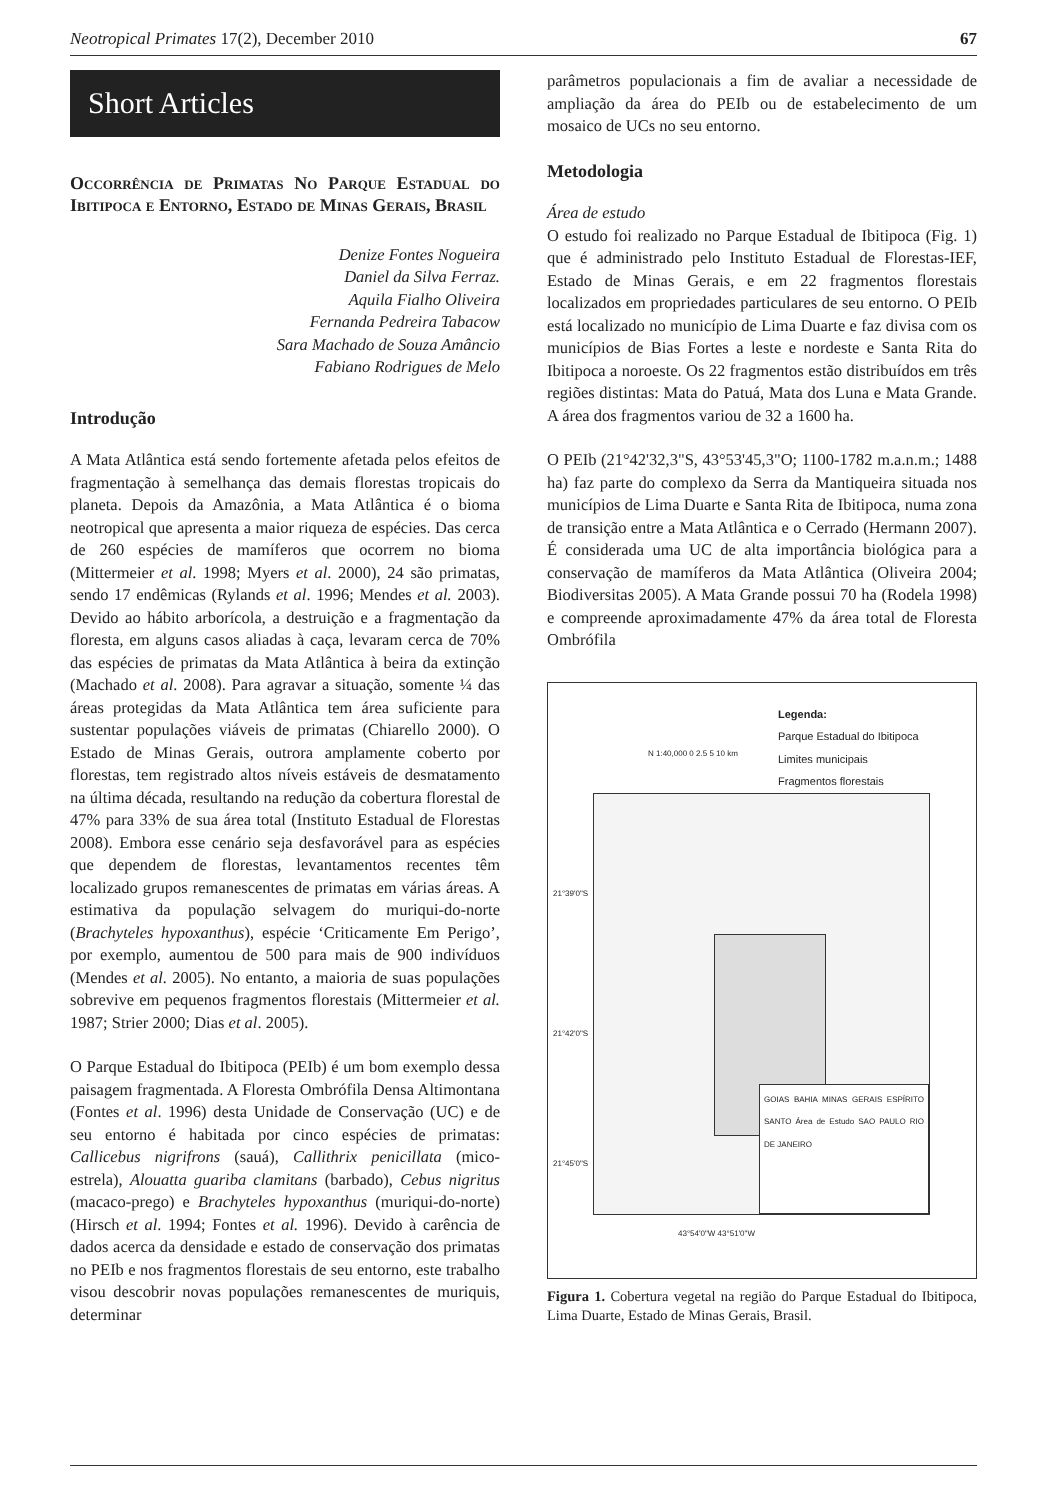Neotropical Primates 17(2), December 2010 67
Short Articles
Occorrência de Primatas No Parque Estadual do Ibitipoca e Entorno, Estado de Minas Gerais, Brasil
Denize Fontes Nogueira
Daniel da Silva Ferraz.
Aquila Fialho Oliveira
Fernanda Pedreira Tabacow
Sara Machado de Souza Amâncio
Fabiano Rodrigues de Melo
Introdução
A Mata Atlântica está sendo fortemente afetada pelos efeitos de fragmentação à semelhança das demais florestas tropicais do planeta. Depois da Amazônia, a Mata Atlântica é o bioma neotropical que apresenta a maior riqueza de espécies. Das cerca de 260 espécies de mamíferos que ocorrem no bioma (Mittermeier et al. 1998; Myers et al. 2000), 24 são primatas, sendo 17 endêmicas (Rylands et al. 1996; Mendes et al. 2003). Devido ao hábito arborícola, a destruição e a fragmentação da floresta, em alguns casos aliadas à caça, levaram cerca de 70% das espécies de primatas da Mata Atlântica à beira da extinção (Machado et al. 2008). Para agravar a situação, somente ¼ das áreas protegidas da Mata Atlântica tem área suficiente para sustentar populações viáveis de primatas (Chiarello 2000). O Estado de Minas Gerais, outrora amplamente coberto por florestas, tem registrado altos níveis estáveis de desmatamento na última década, resultando na redução da cobertura florestal de 47% para 33% de sua área total (Instituto Estadual de Florestas 2008). Embora esse cenário seja desfavorável para as espécies que dependem de florestas, levantamentos recentes têm localizado grupos remanescentes de primatas em várias áreas. A estimativa da população selvagem do muriqui-do-norte (Brachyteles hypoxanthus), espécie ‘Criticamente Em Perigo’, por exemplo, aumentou de 500 para mais de 900 indivíduos (Mendes et al. 2005). No entanto, a maioria de suas populações sobrevive em pequenos fragmentos florestais (Mittermeier et al. 1987; Strier 2000; Dias et al. 2005).
O Parque Estadual do Ibitipoca (PEIb) é um bom exemplo dessa paisagem fragmentada. A Floresta Ombrófila Densa Altimontana (Fontes et al. 1996) desta Unidade de Conservação (UC) e de seu entorno é habitada por cinco espécies de primatas: Callicebus nigrifrons (sauá), Callithrix penicillata (mico-estrela), Alouatta guariba clamitans (barbado), Cebus nigritus (macaco-prego) e Brachyteles hypoxanthus (muriqui-do-norte) (Hirsch et al. 1994; Fontes et al. 1996). Devido à carência de dados acerca da densidade e estado de conservação dos primatas no PEIb e nos fragmentos florestais de seu entorno, este trabalho visou descobrir novas populações remanescentes de muriquis, determinar
parâmetros populacionais a fim de avaliar a necessidade de ampliação da área do PEIb ou de estabelecimento de um mosaico de UCs no seu entorno.
Metodologia
Área de estudo
O estudo foi realizado no Parque Estadual de Ibitipoca (Fig. 1) que é administrado pelo Instituto Estadual de Florestas-IEF, Estado de Minas Gerais, e em 22 fragmentos florestais localizados em propriedades particulares de seu entorno. O PEIb está localizado no município de Lima Duarte e faz divisa com os municípios de Bias Fortes a leste e nordeste e Santa Rita do Ibitipoca a noroeste. Os 22 fragmentos estão distribuídos em três regiões distintas: Mata do Patuá, Mata dos Luna e Mata Grande. A área dos fragmentos variou de 32 a 1600 ha.
O PEIb (21°42'32,3"S, 43°53'45,3"O; 1100-1782 m.a.n.m.; 1488 ha) faz parte do complexo da Serra da Mantiqueira situada nos municípios de Lima Duarte e Santa Rita de Ibitipoca, numa zona de transição entre a Mata Atlântica e o Cerrado (Hermann 2007). É considerada uma UC de alta importância biológica para a conservação de mamíferos da Mata Atlântica (Oliveira 2004; Biodiversitas 2005). A Mata Grande possui 70 ha (Rodela 1998) e compreende aproximadamente 47% da área total de Floresta Ombrófila
Legenda:
Parque Estadual do Ibitipoca
Limites municipais
Fragmentos florestais
N 1:40,000 0 2.5 5 10 km
GOIAS BAHIA MINAS GERAIS ESPÍRITO SANTO Área de Estudo SAO PAULO RIO DE JANEIRO
21°39'0"S
21°42'0"S
21°45'0"S
43°54'0"W 43°51'0"W
Figura 1. Cobertura vegetal na região do Parque Estadual do Ibitipoca, Lima Duarte, Estado de Minas Gerais, Brasil.